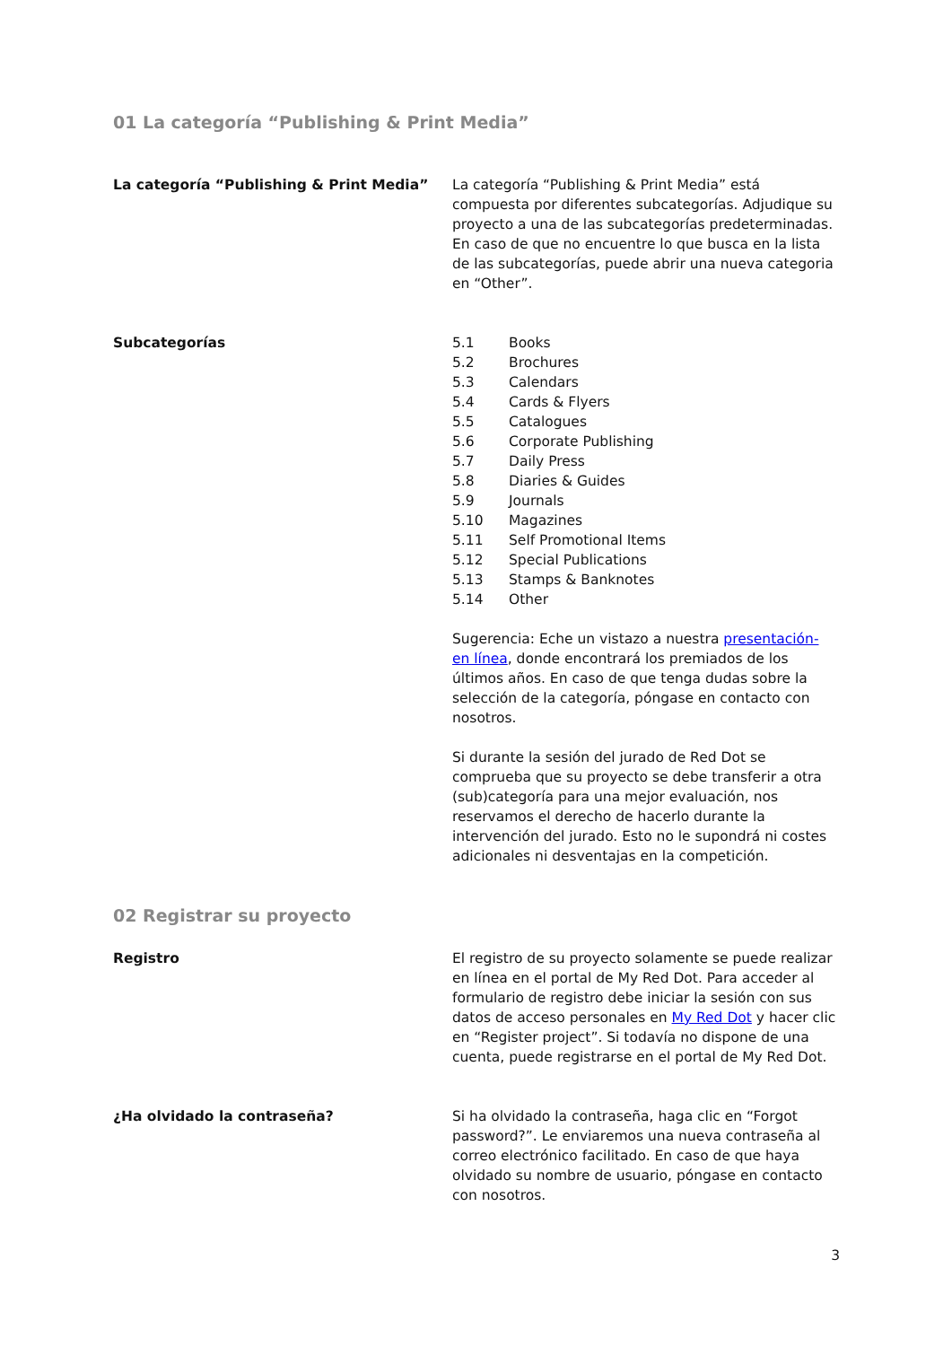01 La categoría “Publishing & Print Media”
La categoría “Publishing & Print Media” La categoría “Publishing & Print Media” está compuesta por diferentes subcategorías. Adjudique su proyecto a una de las subcategorías predeterminadas. En caso de que no encuentre lo que busca en la lista de las subcategorías, puede abrir una nueva categoria en “Other”.
Subcategorías
| 5.1 | Books |
| 5.2 | Brochures |
| 5.3 | Calendars |
| 5.4 | Cards & Flyers |
| 5.5 | Catalogues |
| 5.6 | Corporate Publishing |
| 5.7 | Daily Press |
| 5.8 | Diaries & Guides |
| 5.9 | Journals |
| 5.10 | Magazines |
| 5.11 | Self Promotional Items |
| 5.12 | Special Publications |
| 5.13 | Stamps & Banknotes |
| 5.14 | Other |
Sugerencia: Eche un vistazo a nuestra presentación- en línea, donde encontrará los premiados de los últimos años. En caso de que tenga dudas sobre la selección de la categoría, póngase en contacto con nosotros.
Si durante la sesión del jurado de Red Dot se comprueba que su proyecto se debe transferir a otra (sub)categoría para una mejor evaluación, nos reservamos el derecho de hacerlo durante la intervención del jurado. Esto no le supondrá ni costes adicionales ni desventajas en la competición.
02 Registrar su proyecto
Registro El registro de su proyecto solamente se puede realizar en línea en el portal de My Red Dot. Para acceder al formulario de registro debe iniciar la sesión con sus datos de acceso personales en My Red Dot y hacer clic en “Register project”. Si todavía no dispone de una cuenta, puede registrarse en el portal de My Red Dot.
¿Ha olvidado la contraseña? Si ha olvidado la contraseña, haga clic en “Forgot password?”. Le enviaremos una nueva contraseña al correo electrónico facilitado. En caso de que haya olvidado su nombre de usuario, póngase en contacto con nosotros.
3